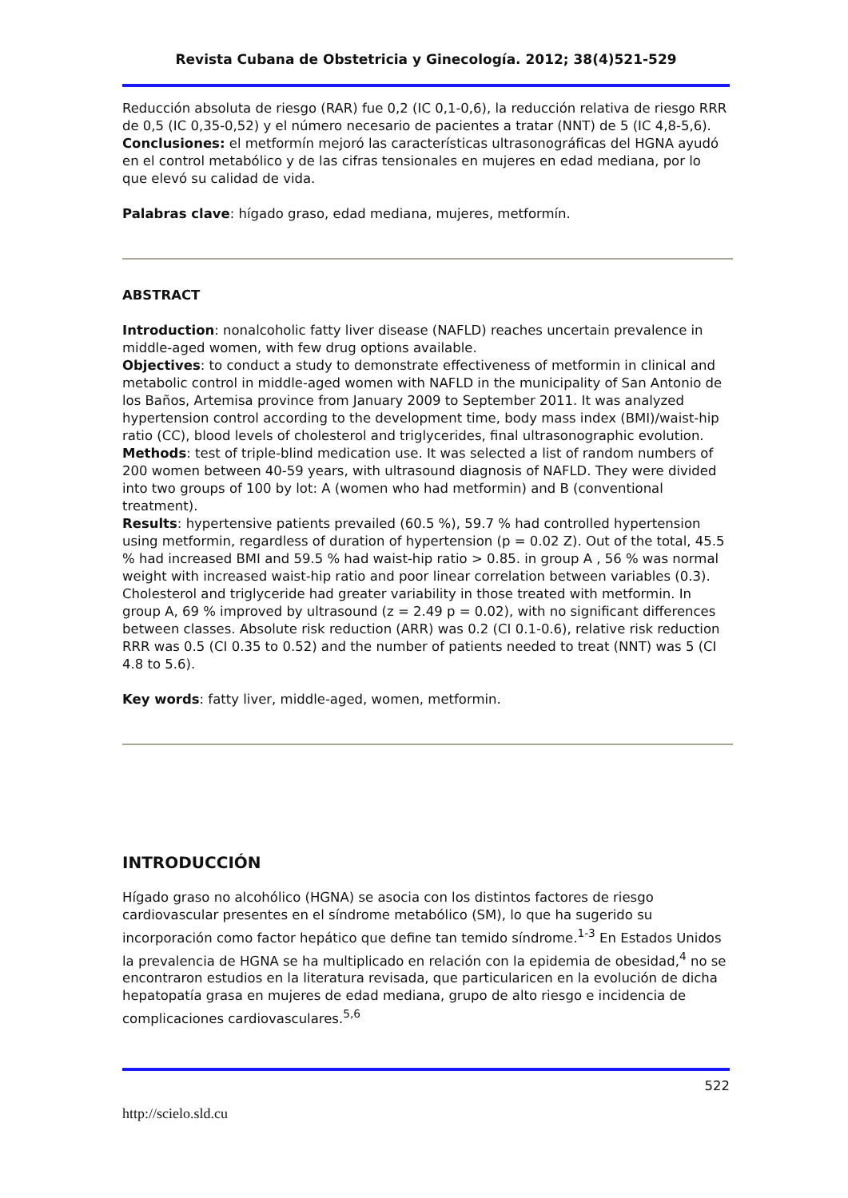Revista Cubana de Obstetricia y Ginecología. 2012; 38(4)521-529
Reducción absoluta de riesgo (RAR) fue 0,2 (IC 0,1-0,6), la reducción relativa de riesgo RRR de 0,5 (IC 0,35-0,52) y el número necesario de pacientes a tratar (NNT) de 5 (IC 4,8-5,6).
Conclusiones: el metformín mejoró las características ultrasonográficas del HGNA ayudó en el control metabólico y de las cifras tensionales en mujeres en edad mediana, por lo que elevó su calidad de vida.
Palabras clave: hígado graso, edad mediana, mujeres, metformín.
ABSTRACT
Introduction: nonalcoholic fatty liver disease (NAFLD) reaches uncertain prevalence in middle-aged women, with few drug options available.
Objectives: to conduct a study to demonstrate effectiveness of metformin in clinical and metabolic control in middle-aged women with NAFLD in the municipality of San Antonio de los Baños, Artemisa province from January 2009 to September 2011. It was analyzed hypertension control according to the development time, body mass index (BMI)/waist-hip ratio (CC), blood levels of cholesterol and triglycerides, final ultrasonographic evolution.
Methods: test of triple-blind medication use. It was selected a list of random numbers of 200 women between 40-59 years, with ultrasound diagnosis of NAFLD. They were divided into two groups of 100 by lot: A (women who had metformin) and B (conventional treatment).
Results: hypertensive patients prevailed (60.5 %), 59.7 % had controlled hypertension using metformin, regardless of duration of hypertension (p = 0.02 Z). Out of the total, 45.5 % had increased BMI and 59.5 % had waist-hip ratio > 0.85. in group A , 56 % was normal weight with increased waist-hip ratio and poor linear correlation between variables (0.3). Cholesterol and triglyceride had greater variability in those treated with metformin. In group A, 69 % improved by ultrasound (z = 2.49 p = 0.02), with no significant differences between classes. Absolute risk reduction (ARR) was 0.2 (CI 0.1-0.6), relative risk reduction RRR was 0.5 (CI 0.35 to 0.52) and the number of patients needed to treat (NNT) was 5 (CI 4.8 to 5.6).
Key words: fatty liver, middle-aged, women, metformin.
INTRODUCCIÓN
Hígado graso no alcohólico (HGNA) se asocia con los distintos factores de riesgo cardiovascular presentes en el síndrome metabólico (SM), lo que ha sugerido su incorporación como factor hepático que define tan temido síndrome.<sup>1-3</sup> En Estados Unidos la prevalencia de HGNA se ha multiplicado en relación con la epidemia de obesidad,<sup>4</sup> no se encontraron estudios en la literatura revisada, que particularicen en la evolución de dicha hepatopatía grasa en mujeres de edad mediana, grupo de alto riesgo e incidencia de complicaciones cardiovasculares.<sup>5,6</sup>
522
http://scielo.sld.cu